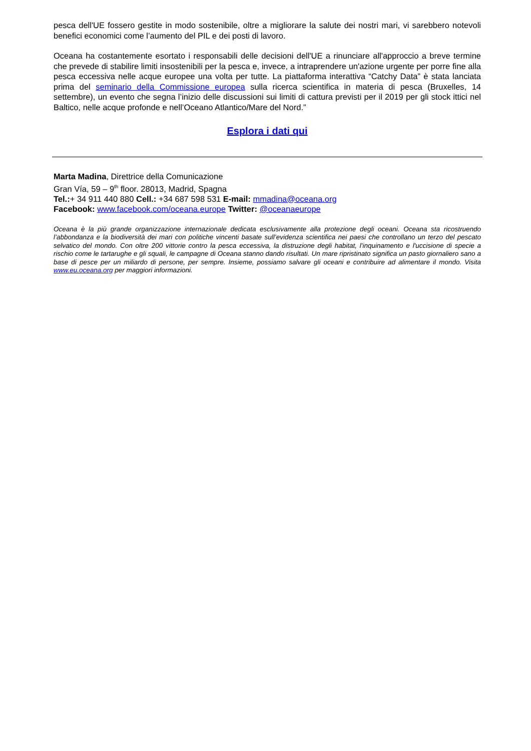pesca dell'UE fossero gestite in modo sostenibile, oltre a migliorare la salute dei nostri mari, vi sarebbero notevoli benefici economici come l’aumento del PIL e dei posti di lavoro.
Oceana ha costantemente esortato i responsabili delle decisioni dell'UE a rinunciare all'approccio a breve termine che prevede di stabilire limiti insostenibili per la pesca e, invece, a intraprendere un'azione urgente per porre fine alla pesca eccessiva nelle acque europee una volta per tutte. La piattaforma interattiva “Catchy Data” è stata lanciata prima del seminario della Commissione europea sulla ricerca scientifica in materia di pesca (Bruxelles, 14 settembre), un evento che segna l’inizio delle discussioni sui limiti di cattura previsti per il 2019 per gli stock ittici nel Baltico, nelle acque profonde e nell’Oceano Atlantico/Mare del Nord.”
Esplora i dati qui
Marta Madina, Direttrice della Comunicazione
Gran Vía, 59 – 9<sup>th</sup> floor. 28013, Madrid, Spagna
Tel.:+ 34 911 440 880 Cell.: +34 687 598 531 E-mail: mmadina@oceana.org
Facebook: www.facebook.com/oceana.europe Twitter: @oceanaeurope
Oceana è la più grande organizzazione internazionale dedicata esclusivamente alla protezione degli oceani. Oceana sta ricostruendo l’abbondanza e la biodiversità dei mari con politiche vincenti basate sull’evidenza scientifica nei paesi che controllano un terzo del pescato selvatico del mondo. Con oltre 200 vittorie contro la pesca eccessiva, la distruzione degli habitat, l'inquinamento e l'uccisione di specie a rischio come le tartarughe e gli squali, le campagne di Oceana stanno dando risultati. Un mare ripristinato significa un pasto giornaliero sano a base di pesce per un miliardo di persone, per sempre. Insieme, possiamo salvare gli oceani e contribuire ad alimentare il mondo. Visita www.eu.oceana.org per maggiori informazioni.